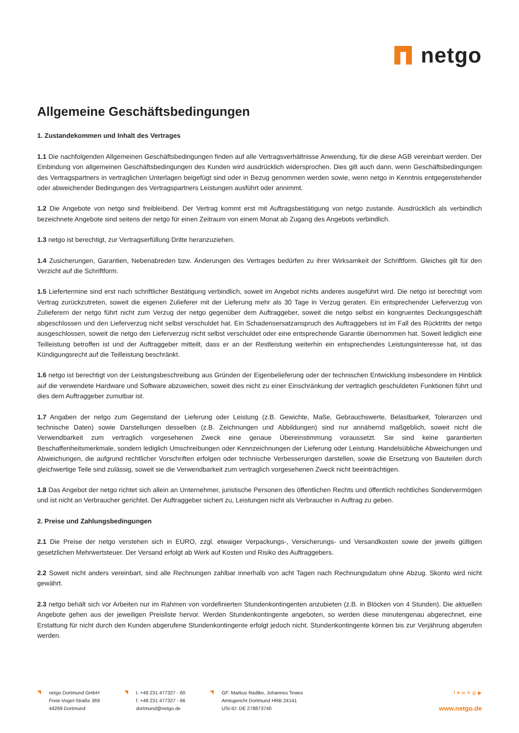netgo
Allgemeine Geschäftsbedingungen
1. Zustandekommen und Inhalt des Vertrages
1.1 Die nachfolgenden Allgemeinen Geschäftsbedingungen finden auf alle Vertragsverhältnisse Anwendung, für die diese AGB vereinbart werden. Der Einbindung von allgemeinen Geschäftsbedingungen des Kunden wird ausdrücklich widersprochen. Dies gilt auch dann, wenn Geschäftsbedingungen des Vertragspartners in vertraglichen Unterlagen beigefügt sind oder in Bezug genommen werden sowie, wenn netgo in Kenntnis entgegenstehender oder abweichender Bedingungen des Vertragspartners Leistungen ausführt oder annimmt.
1.2 Die Angebote von netgo sind freibleibend. Der Vertrag kommt erst mit Auftragsbestätigung von netgo zustande. Ausdrücklich als verbindlich bezeichnete Angebote sind seitens der netgo für einen Zeitraum von einem Monat ab Zugang des Angebots verbindlich.
1.3 netgo ist berechtigt, zur Vertragserfüllung Dritte heranzuziehen.
1.4 Zusicherungen, Garantien, Nebenabreden bzw. Änderungen des Vertrages bedürfen zu ihrer Wirksamkeit der Schriftform. Gleiches gilt für den Verzicht auf die Schriftform.
1.5 Liefertermine sind erst nach schriftlicher Bestätigung verbindlich, soweit im Angebot nichts anderes ausgeführt wird. Die netgo ist berechtigt vom Vertrag zurückzutreten, soweit die eigenen Zulieferer mit der Lieferung mehr als 30 Tage in Verzug geraten. Ein entsprechender Lieferverzug von Zulieferern der netgo führt nicht zum Verzug der netgo gegenüber dem Auftraggeber, soweit die netgo selbst ein kongruentes Deckungsgeschäft abgeschlossen und den Lieferverzug nicht selbst verschuldet hat. Ein Schadensersatzanspruch des Auftraggebers ist im Fall des Rücktritts der netgo ausgeschlossen, soweit die netgo den Lieferverzug nicht selbst verschuldet oder eine entsprechende Garantie übernommen hat. Soweit lediglich eine Teilleistung betroffen ist und der Auftraggeber mitteilt, dass er an der Restleistung weiterhin ein entsprechendes Leistungsinteresse hat, ist das Kündigungsrecht auf die Teilleistung beschränkt.
1.6 netgo ist berechtigt von der Leistungsbeschreibung aus Gründen der Eigenbelieferung oder der technischen Entwicklung insbesondere im Hinblick auf die verwendete Hardware und Software abzuweichen, soweit dies nicht zu einer Einschränkung der vertraglich geschuldeten Funktionen führt und dies dem Auftraggeber zumutbar ist.
1.7 Angaben der netgo zum Gegenstand der Lieferung oder Leistung (z.B. Gewichte, Maße, Gebrauchswerte, Belastbarkeit, Toleranzen und technische Daten) sowie Darstellungen desselben (z.B. Zeichnungen und Abbildungen) sind nur annähernd maßgeblich, soweit nicht die Verwendbarkeit zum vertraglich vorgesehenen Zweck eine genaue Übereinstimmung voraussetzt. Sie sind keine garantierten Beschaffenheitsmerkmale, sondern lediglich Umschreibungen oder Kennzeichnungen der Lieferung oder Leistung. Handelsübliche Abweichungen und Abweichungen, die aufgrund rechtlicher Vorschriften erfolgen oder technische Verbesserungen darstellen, sowie die Ersetzung von Bauteilen durch gleichwertige Teile sind zulässig, soweit sie die Verwendbarkeit zum vertraglich vorgesehenen Zweck nicht beeinträchtigen.
1.8 Das Angebot der netgo richtet sich allein an Unternehmer, juristische Personen des öffentlichen Rechts und öffentlich rechtliches Sondervermögen und ist nicht an Verbraucher gerichtet. Der Auftraggeber sichert zu, Leistungen nicht als Verbraucher in Auftrag zu geben.
2. Preise und Zahlungsbedingungen
2.1 Die Preise der netgo verstehen sich in EURO, zzgl. etwaiger Verpackungs-, Versicherungs- und Versandkosten sowie der jeweils gültigen gesetzlichen Mehrwertsteuer. Der Versand erfolgt ab Werk auf Kosten und Risiko des Auftraggebers.
2.2 Soweit nicht anders vereinbart, sind alle Rechnungen zahlbar innerhalb von acht Tagen nach Rechnungsdatum ohne Abzug. Skonto wird nicht gewährt.
2.3 netgo behält sich vor Arbeiten nur im Rahmen von vordefinierten Stundenkontingenten anzubieten (z.B. in Blöcken von 4 Stunden). Die aktuellen Angebote gehen aus der jeweiligen Preisliste hervor. Werden Stundenkontingente angeboten, so werden diese minutengenau abgerechnet, eine Erstattung für nicht durch den Kunden abgerufene Stundenkontingente erfolgt jedoch nicht. Stundenkontingente können bis zur Verjährung abgerufen werden.
netgo Dortmund GmbH
Freie-Vogel-Straße 369
44269 Dortmund
t. +49 231 477327 - 60
f. +49 231 477327 - 66
dortmund@netgo.de
GF: Markus Radtke, Johannes Tewes
Amtsgericht Dortmund HRB 24141
USt-ID: DE 278873740
f ✦ in ✕ ◎ ▶
www.netgo.de